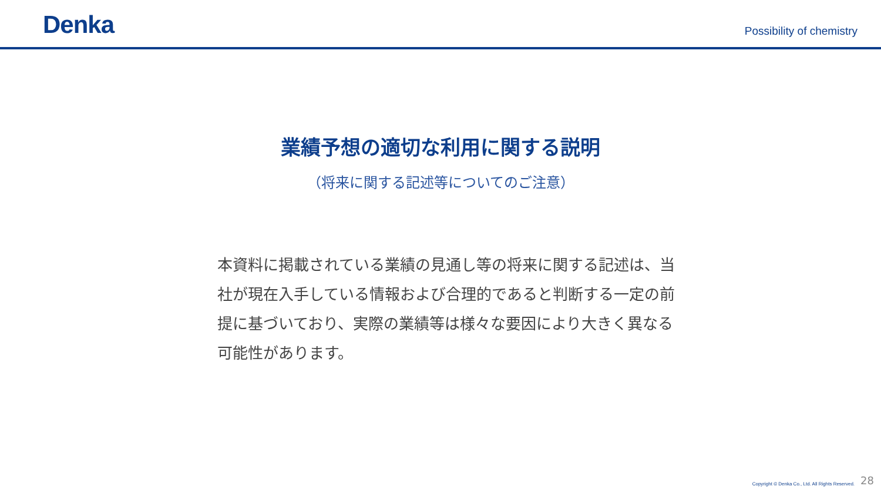Denka
Possibility of chemistry
業績予想の適切な利用に関する説明
（将来に関する記述等についてのご注意）
本資料に掲載されている業績の見通し等の将来に関する記述は、当社が現在入手している情報および合理的であると判断する一定の前提に基づいており、実際の業績等は様々な要因により大きく異なる可能性があります。
Copyright © Denka Co., Ltd. All Rights Reserved. 28